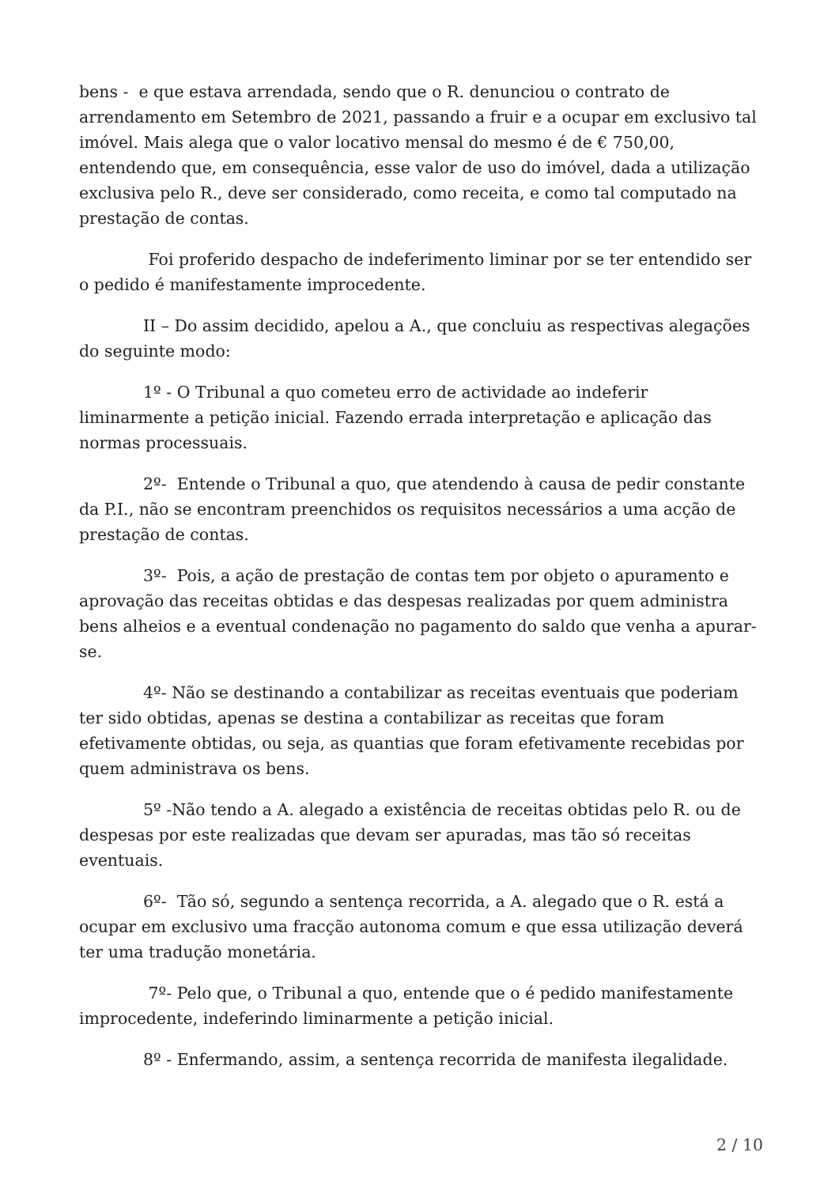bens - e que estava arrendada, sendo que o R. denunciou o contrato de arrendamento em Setembro de 2021, passando a fruir e a ocupar em exclusivo tal imóvel. Mais alega que o valor locativo mensal do mesmo é de € 750,00, entendendo que, em consequência, esse valor de uso do imóvel, dada a utilização exclusiva pelo R., deve ser considerado, como receita, e como tal computado na prestação de contas.
Foi proferido despacho de indeferimento liminar por se ter entendido ser o pedido é manifestamente improcedente.
II – Do assim decidido, apelou a A., que concluiu as respectivas alegações do seguinte modo:
1º - O Tribunal a quo cometeu erro de actividade ao indeferir liminarmente a petição inicial. Fazendo errada interpretação e aplicação das normas processuais.
2º- Entende o Tribunal a quo, que atendendo à causa de pedir constante da P.I., não se encontram preenchidos os requisitos necessários a uma acção de prestação de contas.
3º- Pois, a ação de prestação de contas tem por objeto o apuramento e aprovação das receitas obtidas e das despesas realizadas por quem administra bens alheios e a eventual condenação no pagamento do saldo que venha a apurar-se.
4º- Não se destinando a contabilizar as receitas eventuais que poderiam ter sido obtidas, apenas se destina a contabilizar as receitas que foram efetivamente obtidas, ou seja, as quantias que foram efetivamente recebidas por quem administrava os bens.
5º -Não tendo a A. alegado a existência de receitas obtidas pelo R. ou de despesas por este realizadas que devam ser apuradas, mas tão só receitas eventuais.
6º- Tão só, segundo a sentença recorrida, a A. alegado que o R. está a ocupar em exclusivo uma fracção autonoma comum e que essa utilização deverá ter uma tradução monetária.
7º- Pelo que, o Tribunal a quo, entende que o é pedido manifestamente improcedente, indeferindo liminarmente a petição inicial.
8º - Enfermando, assim, a sentença recorrida de manifesta ilegalidade.
2 / 10